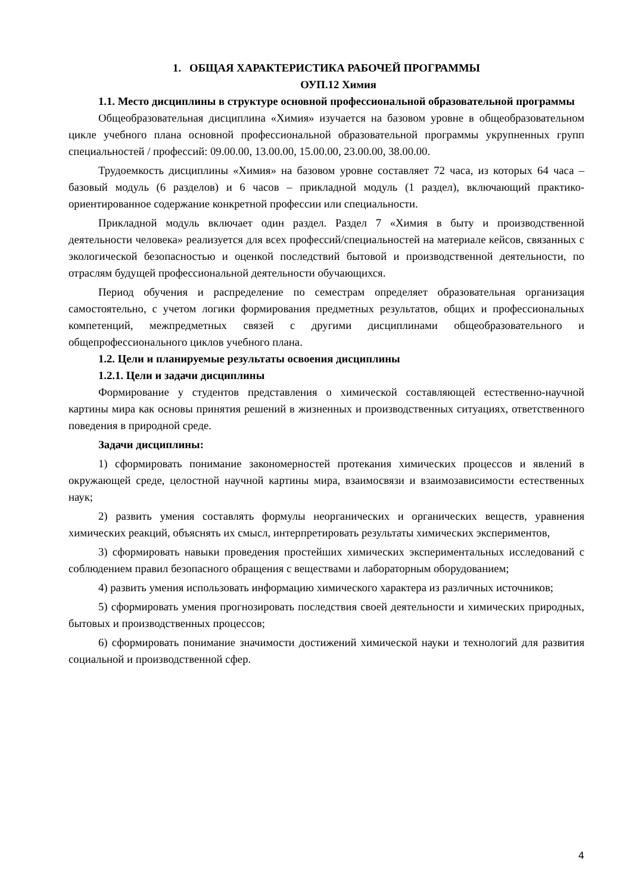1. ОБЩАЯ ХАРАКТЕРИСТИКА РАБОЧЕЙ ПРОГРАММЫ
ОУП.12 Химия
1.1. Место дисциплины в структуре основной профессиональной образовательной программы
Общеобразовательная дисциплина «Химия» изучается на базовом уровне в общеобразовательном цикле учебного плана основной профессиональной образовательной программы укрупненных групп специальностей / профессий: 09.00.00, 13.00.00, 15.00.00, 23.00.00, 38.00.00.
Трудоемкость дисциплины «Химия» на базовом уровне составляет 72 часа, из которых 64 часа – базовый модуль (6 разделов) и 6 часов – прикладной модуль (1 раздел), включающий практико-ориентированное содержание конкретной профессии или специальности.
Прикладной модуль включает один раздел. Раздел 7 «Химия в быту и производственной деятельности человека» реализуется для всех профессий/специальностей на материале кейсов, связанных с экологической безопасностью и оценкой последствий бытовой и производственной деятельности, по отраслям будущей профессиональной деятельности обучающихся.
Период обучения и распределение по семестрам определяет образовательная организация самостоятельно, с учетом логики формирования предметных результатов, общих и профессиональных компетенций, межпредметных связей с другими дисциплинами общеобразовательного и общепрофессионального циклов учебного плана.
1.2. Цели и планируемые результаты освоения дисциплины
1.2.1. Цели и задачи дисциплины
Формирование у студентов представления о химической составляющей естественно-научной картины мира как основы принятия решений в жизненных и производственных ситуациях, ответственного поведения в природной среде.
Задачи дисциплины:
1) сформировать понимание закономерностей протекания химических процессов и явлений в окружающей среде, целостной научной картины мира, взаимосвязи и взаимозависимости естественных наук;
2) развить умения составлять формулы неорганических и органических веществ, уравнения химических реакций, объяснять их смысл, интерпретировать результаты химических экспериментов,
3) сформировать навыки проведения простейших химических экспериментальных исследований с соблюдением правил безопасного обращения с веществами и лабораторным оборудованием;
4) развить умения использовать информацию химического характера из различных источников;
5) сформировать умения прогнозировать последствия своей деятельности и химических природных, бытовых и производственных процессов;
6) сформировать понимание значимости достижений химической науки и технологий для развития социальной и производственной сфер.
4